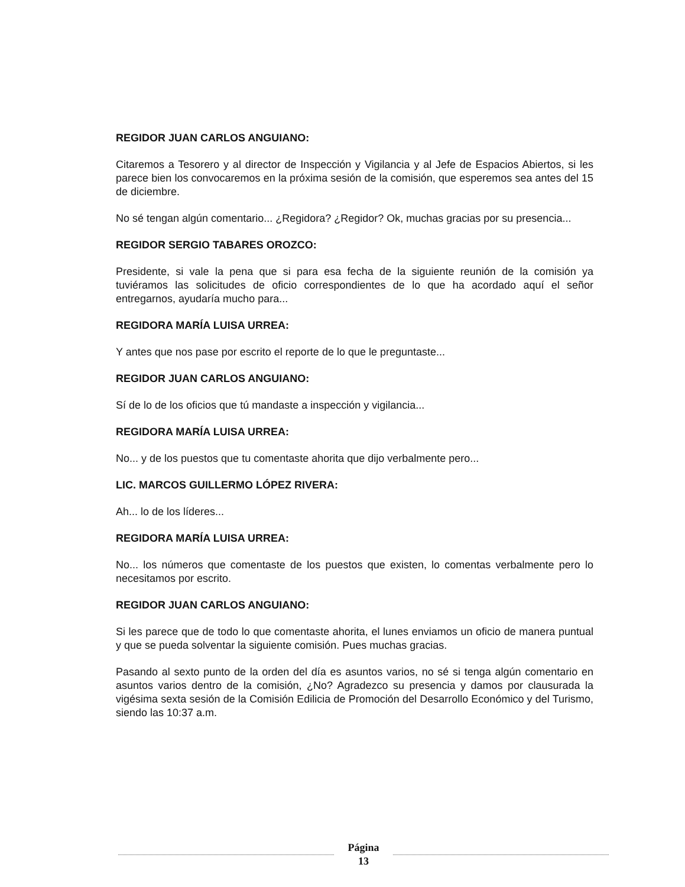REGIDOR JUAN CARLOS ANGUIANO:
Citaremos a Tesorero y al director de Inspección y Vigilancia y al Jefe de Espacios Abiertos, si les parece bien los convocaremos en la próxima sesión de la comisión, que esperemos sea antes del 15 de diciembre.
No sé tengan algún comentario... ¿Regidora? ¿Regidor? Ok, muchas gracias por su presencia...
REGIDOR SERGIO TABARES OROZCO:
Presidente, si vale la pena que si para esa fecha de la siguiente reunión de la comisión ya tuviéramos las solicitudes de oficio correspondientes de lo que ha acordado aquí el señor entregarnos, ayudaría mucho para...
REGIDORA MARÍA LUISA URREA:
Y antes que nos pase por escrito el reporte de lo que le preguntaste...
REGIDOR JUAN CARLOS ANGUIANO:
Sí de lo de los oficios que tú mandaste a inspección y vigilancia...
REGIDORA MARÍA LUISA URREA:
No... y de los puestos que tu comentaste ahorita que dijo verbalmente pero...
LIC. MARCOS GUILLERMO LÓPEZ RIVERA:
Ah... lo de los líderes...
REGIDORA MARÍA LUISA URREA:
No... los números que comentaste de los puestos que existen, lo comentas verbalmente pero lo necesitamos por escrito.
REGIDOR JUAN CARLOS ANGUIANO:
Si les parece que de todo lo que comentaste ahorita, el lunes enviamos un oficio de manera puntual y que se pueda solventar la siguiente comisión. Pues muchas gracias.
Pasando al sexto punto de la orden del día es asuntos varios, no sé si tenga algún comentario en asuntos varios dentro de la comisión, ¿No? Agradezco su presencia y damos por clausurada la vigésima sexta sesión de la Comisión Edilicia de Promoción del Desarrollo Económico y del Turismo, siendo las 10:37 a.m.
Página
13